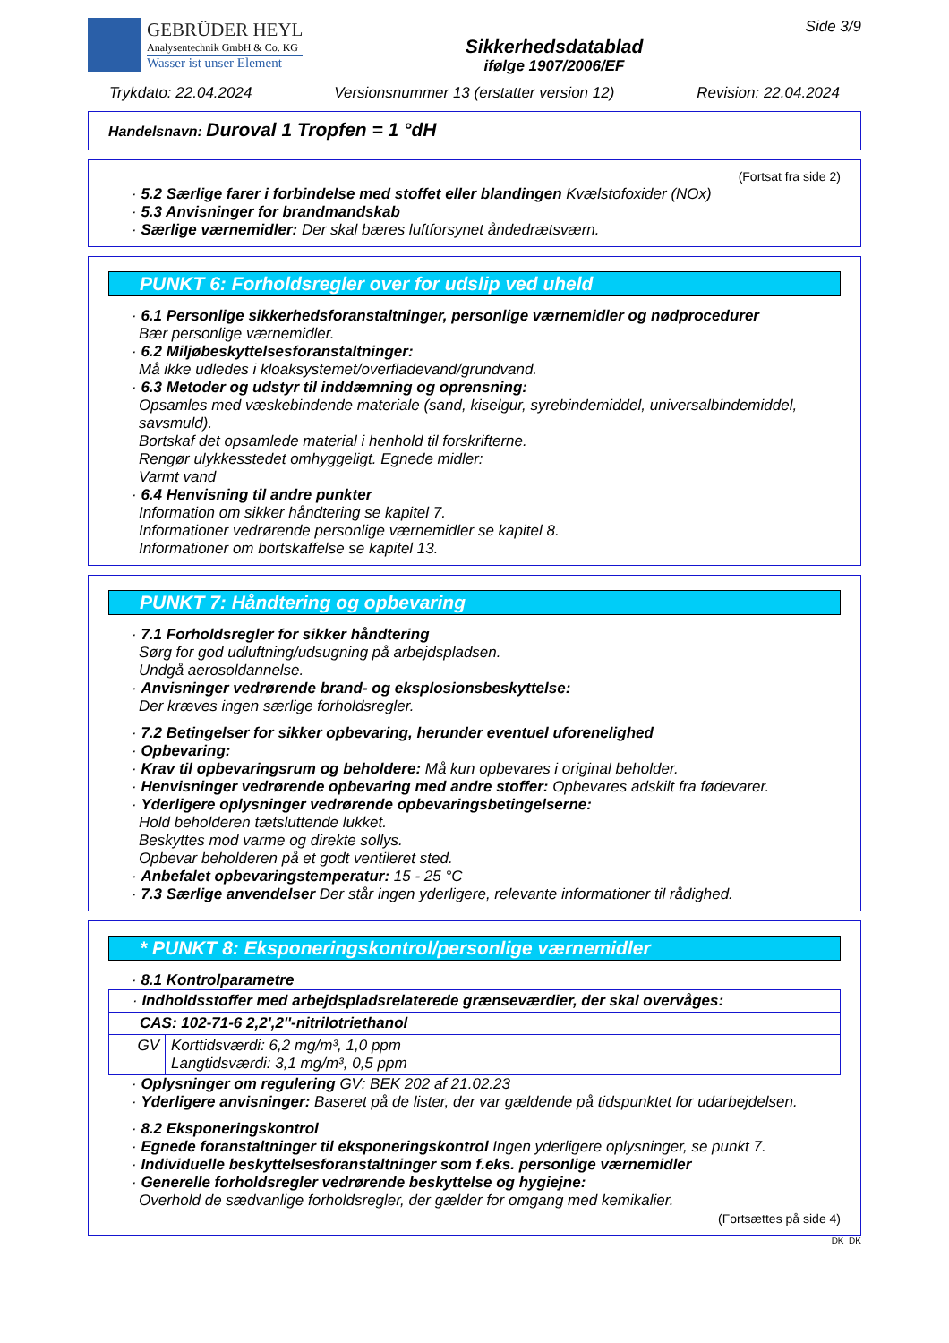GEBRÜDER HEYL
Analysentechnik GmbH & Co. KG
Wasser ist unser Element
Sikkerhedsdatablad
ifølge 1907/2006/EF
Side 3/9
Trykdato: 22.04.2024 Versionsnummer 13 (erstatter version 12) Revision: 22.04.2024
Handelsnavn: Duroval 1 Tropfen = 1 °dH
(Fortsat fra side 2)
· 5.2 Særlige farer i forbindelse med stoffet eller blandingen Kvælstofoxider (NOx)
· 5.3 Anvisninger for brandmandskab
· Særlige værnemidler: Der skal bæres luftforsynet åndedrætsværn.
PUNKT 6: Forholdsregler over for udslip ved uheld
· 6.1 Personlige sikkerhedsforanstaltninger, personlige værnemidler og nødprocedurer
Bær personlige værnemidler.
· 6.2 Miljøbeskyttelsesforanstaltninger:
Må ikke udledes i kloaksystemet/overfladevand/grundvand.
· 6.3 Metoder og udstyr til inddæmning og oprensning:
Opsamles med væskebindende materiale (sand, kiselgur, syrebindemiddel, universalbindemiddel, savsmuld).
Bortskaf det opsamlede material i henhold til forskrifterne.
Rengør ulykkesstedet omhyggeligt. Egnede midler:
Varmt vand
· 6.4 Henvisning til andre punkter
Information om sikker håndtering se kapitel 7.
Informationer vedrørende personlige værnemidler se kapitel 8.
Informationer om bortskaffelse se kapitel 13.
PUNKT 7: Håndtering og opbevaring
· 7.1 Forholdsregler for sikker håndtering
Sørg for god udluftning/udsugning på arbejdspladsen.
Undgå aerosoldannelse.
· Anvisninger vedrørende brand- og eksplosionsbeskyttelse:
Der kræves ingen særlige forholdsregler.
· 7.2 Betingelser for sikker opbevaring, herunder eventuel uforenelighed
· Opbevaring:
· Krav til opbevaringsrum og beholdere: Må kun opbevares i original beholder.
· Henvisninger vedrørende opbevaring med andre stoffer: Opbevares adskilt fra fødevarer.
· Yderligere oplysninger vedrørende opbevaringsbetingelserne:
Hold beholderen tætsluttende lukket.
Beskyttes mod varme og direkte sollys.
Opbevar beholderen på et godt ventileret sted.
· Anbefalet opbevaringstemperatur: 15 - 25 °C
· 7.3 Særlige anvendelser Der står ingen yderligere, relevante informationer til rådighed.
* PUNKT 8: Eksponeringskontrol/personlige værnemidler
· 8.1 Kontrolparametre
| · Indholdsstoffer med arbejdspladsrelaterede grænseværdier, der skal overvåges: | |
| CAS: 102-71-6 2,2',2''-nitrilotriethanol | |
| GV | Korttidsværdi: 6,2 mg/m³, 1,0 ppm Langtidsværdi: 3,1 mg/m³, 0,5 ppm |
· Oplysninger om regulering GV: BEK 202 af 21.02.23
· Yderligere anvisninger: Baseret på de lister, der var gældende på tidspunktet for udarbejdelsen.
· 8.2 Eksponeringskontrol
· Egnede foranstaltninger til eksponeringskontrol Ingen yderligere oplysninger, se punkt 7.
· Individuelle beskyttelsesforanstaltninger som f.eks. personlige værnemidler
· Generelle forholdsregler vedrørende beskyttelse og hygiejne:
Overhold de sædvanlige forholdsregler, der gælder for omgang med kemikalier.
(Fortsættes på side 4)
DK_DK